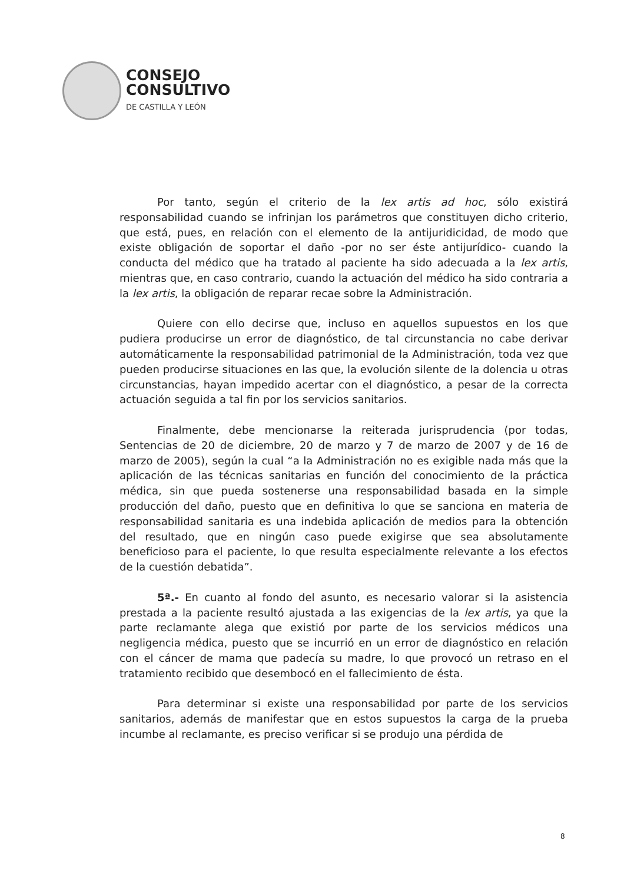CONSEJO
CONSULTIVO
DE CASTILLA Y LEÓN
Por tanto, según el criterio de la lex artis ad hoc, sólo existirá responsabilidad cuando se infrinjan los parámetros que constituyen dicho criterio, que está, pues, en relación con el elemento de la antijuridicidad, de modo que existe obligación de soportar el daño -por no ser éste antijurídico- cuando la conducta del médico que ha tratado al paciente ha sido adecuada a la lex artis, mientras que, en caso contrario, cuando la actuación del médico ha sido contraria a la lex artis, la obligación de reparar recae sobre la Administración.
Quiere con ello decirse que, incluso en aquellos supuestos en los que pudiera producirse un error de diagnóstico, de tal circunstancia no cabe derivar automáticamente la responsabilidad patrimonial de la Administración, toda vez que pueden producirse situaciones en las que, la evolución silente de la dolencia u otras circunstancias, hayan impedido acertar con el diagnóstico, a pesar de la correcta actuación seguida a tal fin por los servicios sanitarios.
Finalmente, debe mencionarse la reiterada jurisprudencia (por todas, Sentencias de 20 de diciembre, 20 de marzo y 7 de marzo de 2007 y de 16 de marzo de 2005), según la cual “a la Administración no es exigible nada más que la aplicación de las técnicas sanitarias en función del conocimiento de la práctica médica, sin que pueda sostenerse una responsabilidad basada en la simple producción del daño, puesto que en definitiva lo que se sanciona en materia de responsabilidad sanitaria es una indebida aplicación de medios para la obtención del resultado, que en ningún caso puede exigirse que sea absolutamente beneficioso para el paciente, lo que resulta especialmente relevante a los efectos de la cuestión debatida”.
5ª.- En cuanto al fondo del asunto, es necesario valorar si la asistencia prestada a la paciente resultó ajustada a las exigencias de la lex artis, ya que la parte reclamante alega que existió por parte de los servicios médicos una negligencia médica, puesto que se incurrió en un error de diagnóstico en relación con el cáncer de mama que padecía su madre, lo que provocó un retraso en el tratamiento recibido que desembocó en el fallecimiento de ésta.
Para determinar si existe una responsabilidad por parte de los servicios sanitarios, además de manifestar que en estos supuestos la carga de la prueba incumbe al reclamante, es preciso verificar si se produjo una pérdida de
8